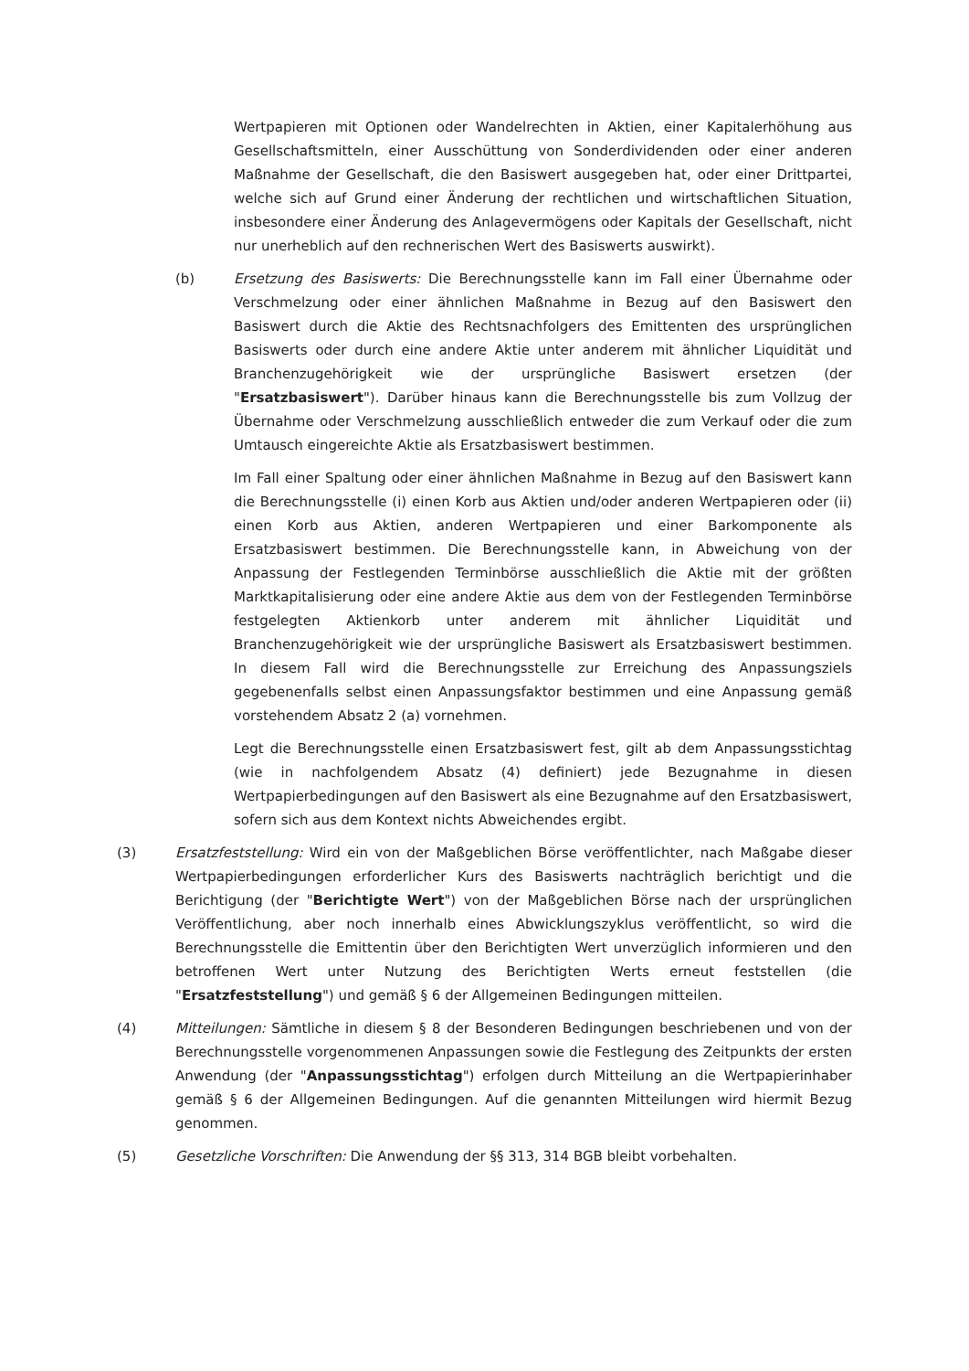Wertpapieren mit Optionen oder Wandelrechten in Aktien, einer Kapitalerhöhung aus Gesellschaftsmitteln, einer Ausschüttung von Sonderdividenden oder einer anderen Maßnahme der Gesellschaft, die den Basiswert ausgegeben hat, oder einer Drittpartei, welche sich auf Grund einer Änderung der rechtlichen und wirtschaftlichen Situation, insbesondere einer Änderung des Anlagevermögens oder Kapitals der Gesellschaft, nicht nur unerheblich auf den rechnerischen Wert des Basiswerts auswirkt).
(b) Ersetzung des Basiswerts: Die Berechnungsstelle kann im Fall einer Übernahme oder Verschmelzung oder einer ähnlichen Maßnahme in Bezug auf den Basiswert den Basiswert durch die Aktie des Rechtsnachfolgers des Emittenten des ursprünglichen Basiswerts oder durch eine andere Aktie unter anderem mit ähnlicher Liquidität und Branchenzugehörigkeit wie der ursprüngliche Basiswert ersetzen (der "Ersatzbasiswert"). Darüber hinaus kann die Berechnungsstelle bis zum Vollzug der Übernahme oder Verschmelzung ausschließlich entweder die zum Verkauf oder die zum Umtausch eingereichte Aktie als Ersatzbasiswert bestimmen.
Im Fall einer Spaltung oder einer ähnlichen Maßnahme in Bezug auf den Basiswert kann die Berechnungsstelle (i) einen Korb aus Aktien und/oder anderen Wertpapieren oder (ii) einen Korb aus Aktien, anderen Wertpapieren und einer Barkomponente als Ersatzbasiswert bestimmen. Die Berechnungsstelle kann, in Abweichung von der Anpassung der Festlegenden Terminbörse ausschließlich die Aktie mit der größten Marktkapitalisierung oder eine andere Aktie aus dem von der Festlegenden Terminbörse festgelegten Aktienkorb unter anderem mit ähnlicher Liquidität und Branchenzugehörigkeit wie der ursprüngliche Basiswert als Ersatzbasiswert bestimmen. In diesem Fall wird die Berechnungsstelle zur Erreichung des Anpassungsziels gegebenenfalls selbst einen Anpassungsfaktor bestimmen und eine Anpassung gemäß vorstehendem Absatz 2 (a) vornehmen.
Legt die Berechnungsstelle einen Ersatzbasiswert fest, gilt ab dem Anpassungsstichtag (wie in nachfolgendem Absatz (4) definiert) jede Bezugnahme in diesen Wertpapierbedingungen auf den Basiswert als eine Bezugnahme auf den Ersatzbasiswert, sofern sich aus dem Kontext nichts Abweichendes ergibt.
(3) Ersatzfeststellung: Wird ein von der Maßgeblichen Börse veröffentlichter, nach Maßgabe dieser Wertpapierbedingungen erforderlicher Kurs des Basiswerts nachträglich berichtigt und die Berichtigung (der "Berichtigte Wert") von der Maßgeblichen Börse nach der ursprünglichen Veröffentlichung, aber noch innerhalb eines Abwicklungszyklus veröffentlicht, so wird die Berechnungsstelle die Emittentin über den Berichtigten Wert unverzüglich informieren und den betroffenen Wert unter Nutzung des Berichtigten Werts erneut feststellen (die "Ersatzfeststellung") und gemäß § 6 der Allgemeinen Bedingungen mitteilen.
(4) Mitteilungen: Sämtliche in diesem § 8 der Besonderen Bedingungen beschriebenen und von der Berechnungsstelle vorgenommenen Anpassungen sowie die Festlegung des Zeitpunkts der ersten Anwendung (der "Anpassungsstichtag") erfolgen durch Mitteilung an die Wertpapierinhaber gemäß § 6 der Allgemeinen Bedingungen. Auf die genannten Mitteilungen wird hiermit Bezug genommen.
(5) Gesetzliche Vorschriften: Die Anwendung der §§ 313, 314 BGB bleibt vorbehalten.